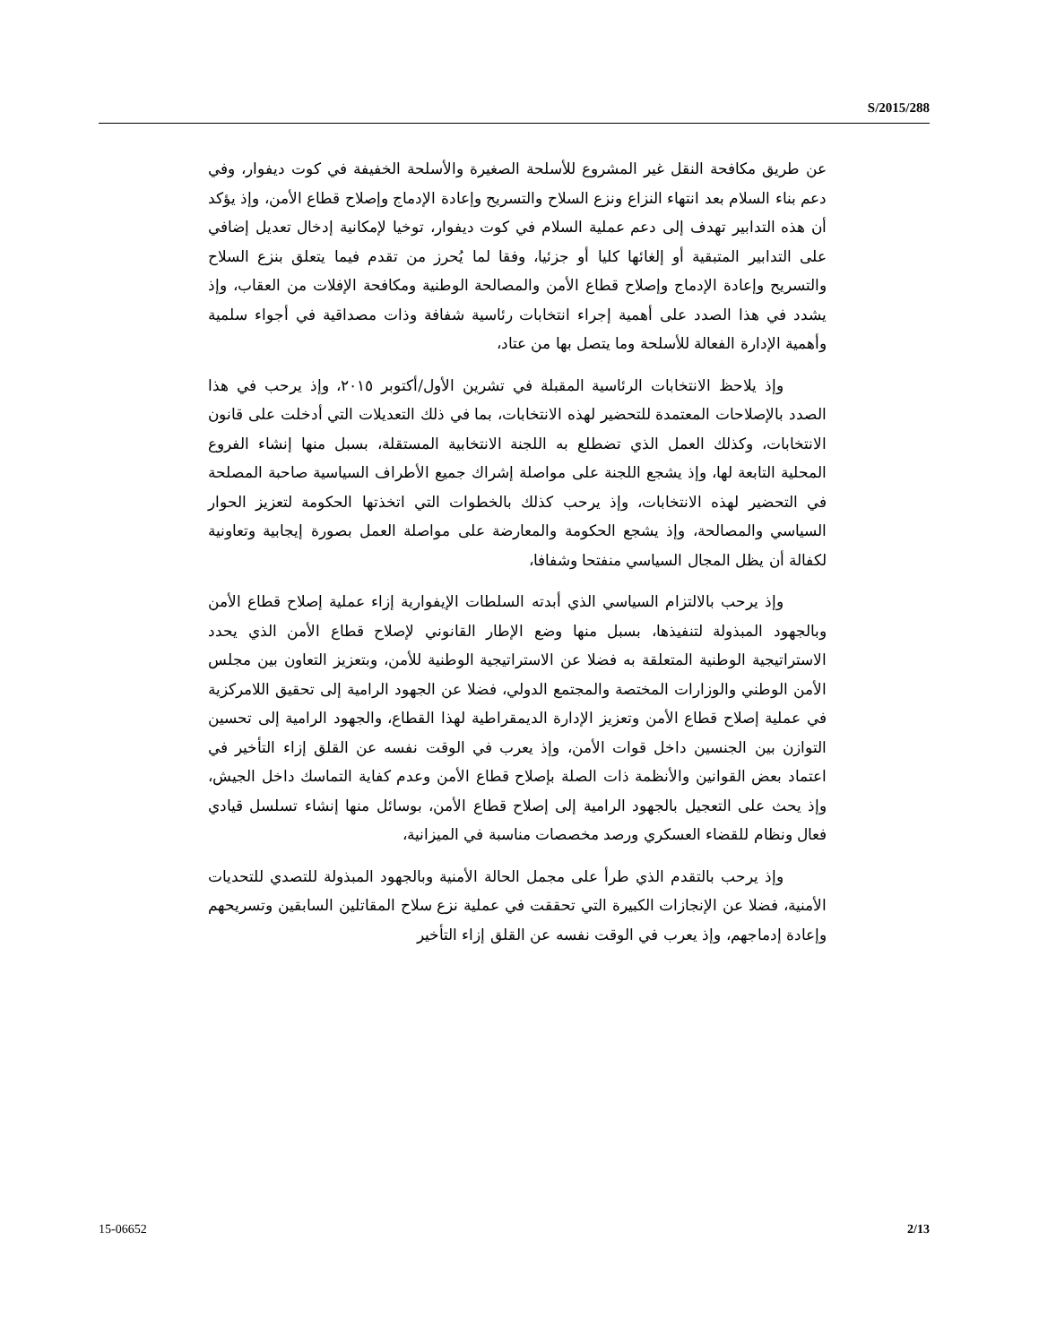S/2015/288
عن طريق مكافحة النقل غير المشروع للأسلحة الصغيرة والأسلحة الخفيفة في كوت ديفوار، وفي دعم بناء السلام بعد انتهاء النزاع ونزع السلاح والتسريح وإعادة الإدماج وإصلاح قطاع الأمن، وإذ يؤكد أن هذه التدابير تهدف إلى دعم عملية السلام في كوت ديفوار، توخيا لإمكانية إدخال تعديل إضافي على التدابير المتبقية أو إلغائها كليا أو جزئيا، وفقا لما يُحرز من تقدم فيما يتعلق بنزع السلاح والتسريح وإعادة الإدماج وإصلاح قطاع الأمن والمصالحة الوطنية ومكافحة الإفلات من العقاب، وإذ يشدد في هذا الصدد على أهمية إجراء انتخابات رئاسية شفافة وذات مصداقية في أجواء سلمية وأهمية الإدارة الفعالة للأسلحة وما يتصل بها من عتاد،
وإذ يلاحظ الانتخابات الرئاسية المقبلة في تشرين الأول/أكتوبر ٢٠١٥، وإذ يرحب في هذا الصدد بالإصلاحات المعتمدة للتحضير لهذه الانتخابات، بما في ذلك التعديلات التي أدخلت على قانون الانتخابات، وكذلك العمل الذي تضطلع به اللجنة الانتخابية المستقلة، بسبل منها إنشاء الفروع المحلية التابعة لها، وإذ يشجع اللجنة على مواصلة إشراك جميع الأطراف السياسية صاحبة المصلحة في التحضير لهذه الانتخابات، وإذ يرحب كذلك بالخطوات التي اتخذتها الحكومة لتعزيز الحوار السياسي والمصالحة، وإذ يشجع الحكومة والمعارضة على مواصلة العمل بصورة إيجابية وتعاونية لكفالة أن يظل المجال السياسي منفتحا وشفافا،
وإذ يرحب بالالتزام السياسي الذي أبدته السلطات الإيفوارية إزاء عملية إصلاح قطاع الأمن وبالجهود المبذولة لتنفيذها، بسبل منها وضع الإطار القانوني لإصلاح قطاع الأمن الذي يحدد الاستراتيجية الوطنية المتعلقة به فضلا عن الاستراتيجية الوطنية للأمن، وبتعزيز التعاون بين مجلس الأمن الوطني والوزارات المختصة والمجتمع الدولي، فضلا عن الجهود الرامية إلى تحقيق اللامركزية في عملية إصلاح قطاع الأمن وتعزيز الإدارة الديمقراطية لهذا القطاع، والجهود الرامية إلى تحسين التوازن بين الجنسين داخل قوات الأمن، وإذ يعرب في الوقت نفسه عن القلق إزاء التأخير في اعتماد بعض القوانين والأنظمة ذات الصلة بإصلاح قطاع الأمن وعدم كفاية التماسك داخل الجيش، وإذ يحث على التعجيل بالجهود الرامية إلى إصلاح قطاع الأمن، بوسائل منها إنشاء تسلسل قيادي فعال ونظام للقضاء العسكري ورصد مخصصات مناسبة في الميزانية،
وإذ يرحب بالتقدم الذي طرأ على مجمل الحالة الأمنية وبالجهود المبذولة للتصدي للتحديات الأمنية، فضلا عن الإنجازات الكبيرة التي تحققت في عملية نزع سلاح المقاتلين السابقين وتسريحهم وإعادة إدماجهم، وإذ يعرب في الوقت نفسه عن القلق إزاء التأخير
15-06652 2/13